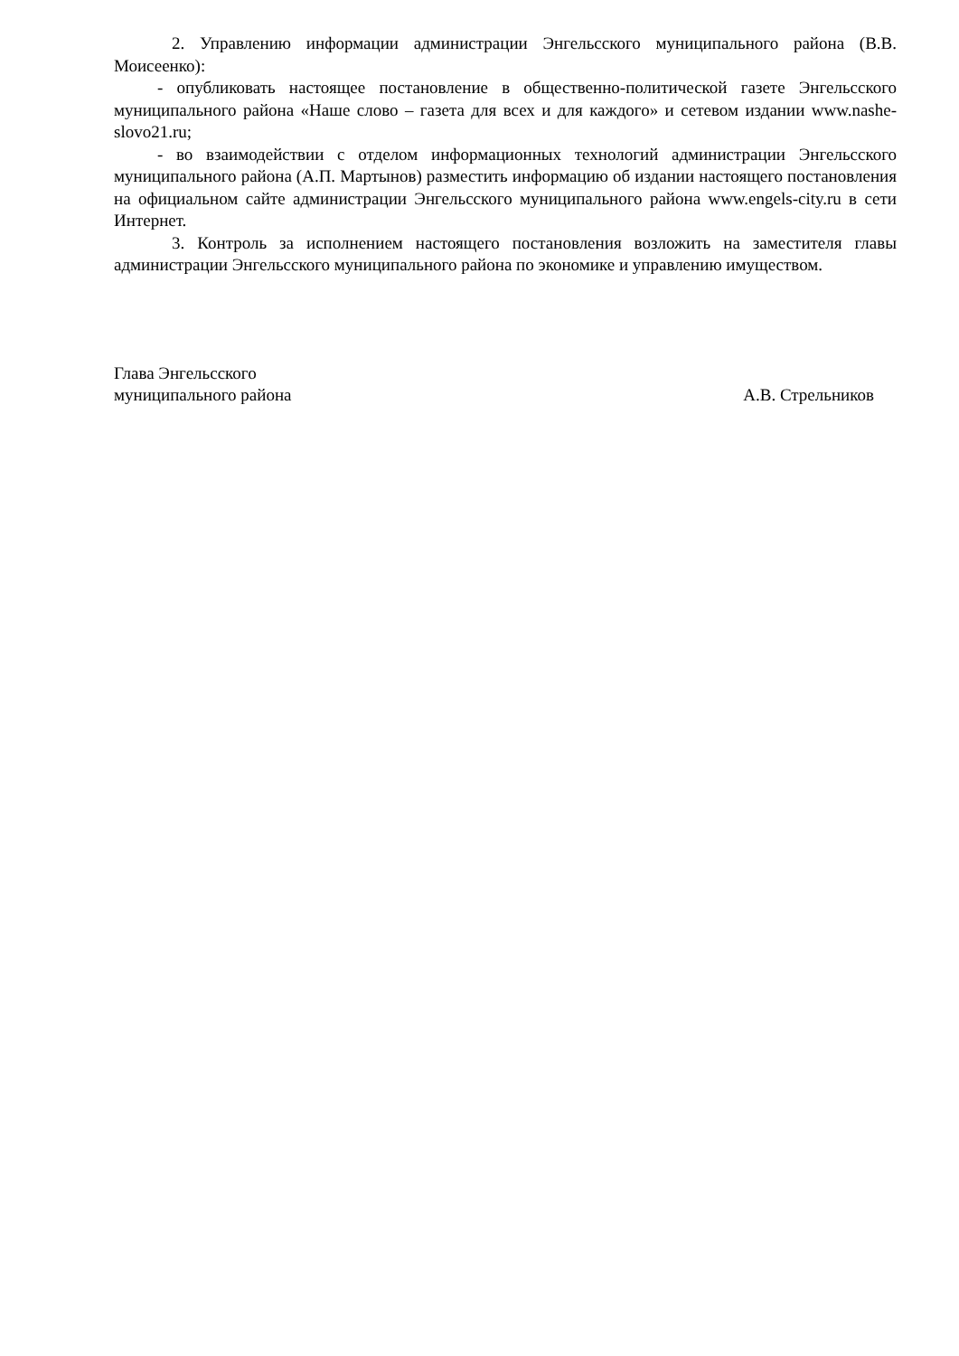2. Управлению информации администрации Энгельсского муниципального района (В.В. Моисеенко):
- опубликовать настоящее постановление в общественно-политической газете Энгельсского муниципального района «Наше слово – газета для всех и для каждого» и сетевом издании www.nashe-slovo21.ru;
- во взаимодействии с отделом информационных технологий администрации Энгельсского муниципального района (А.П. Мартынов) разместить информацию об издании настоящего постановления на официальном сайте администрации Энгельсского муниципального района www.engels-city.ru в сети Интернет.
3. Контроль за исполнением настоящего постановления возложить на заместителя главы администрации Энгельсского муниципального района по экономике и управлению имуществом.
Глава Энгельсского
муниципального района
А.В. Стрельников